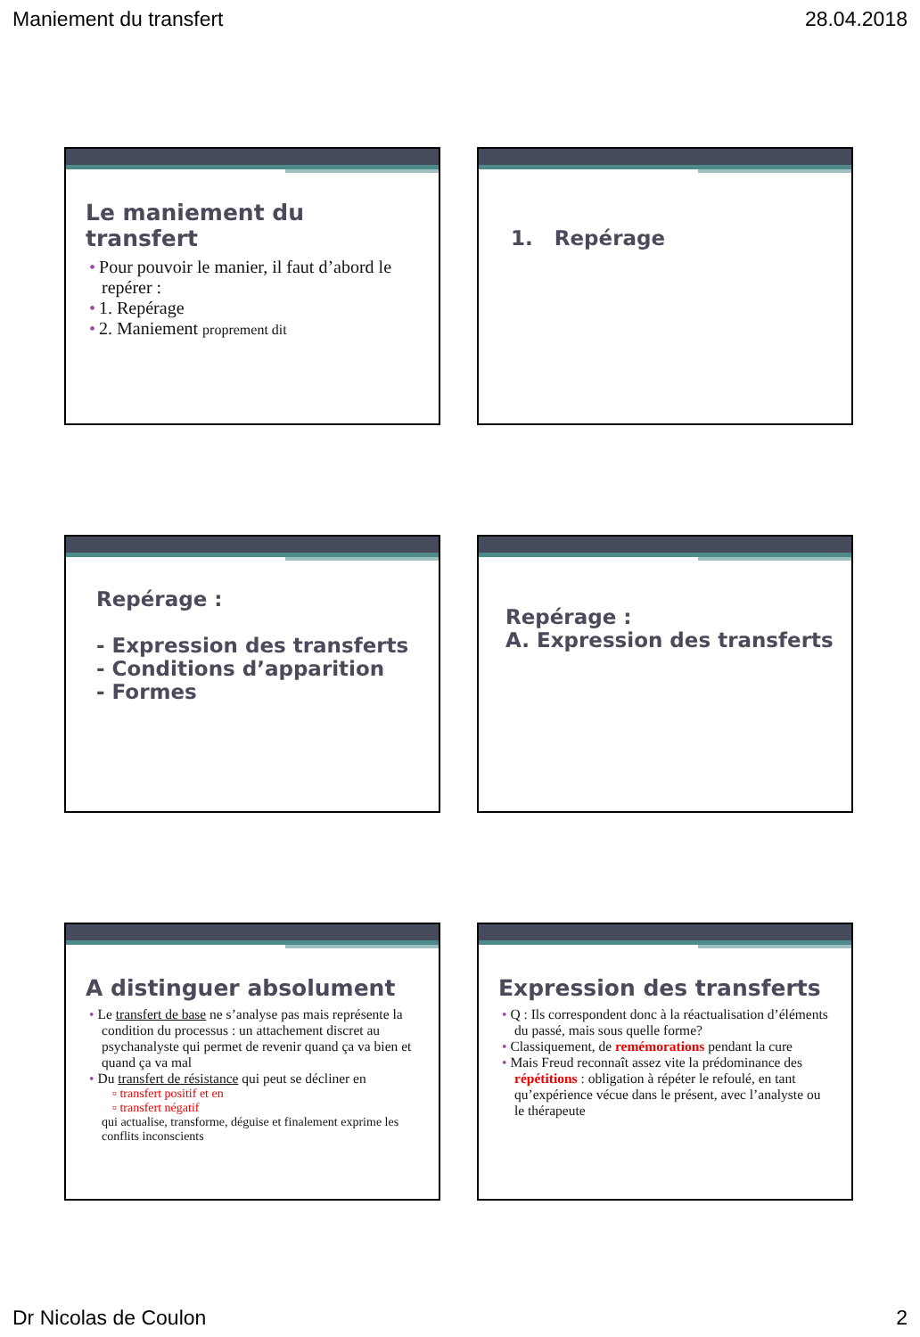Maniement du transfert 28.04.2018
Le maniement du transfert
• Pour pouvoir le manier, il faut d’abord le repérer :
• 1. Repérage
• 2. Maniement proprement dit
1. Repérage
Repérage :
- Expression des transferts
- Conditions d’apparition
- Formes
Repérage :
A. Expression des transferts
A distinguer absolument
• Le transfert de base ne s’analyse pas mais représente la condition du processus : un attachement discret au psychanalyste qui permet de revenir quand ça va bien et quand ça va mal
• Du transfert de résistance qui peut se décliner en
▫ transfert positif et en
▫ transfert négatif
qui actualise, transforme, déguise et finalement exprime les conflits inconscients
Expression des transferts
• Q : Ils correspondent donc à la réactualisation d’éléments du passé, mais sous quelle forme?
• Classiquement, de remémorations pendant la cure
• Mais Freud reconnaît assez vite la prédominance des répétitions : obligation à répéter le refoulé, en tant qu’expérience vécue dans le présent, avec l’analyste ou le thérapeute
Dr Nicolas de Coulon 2